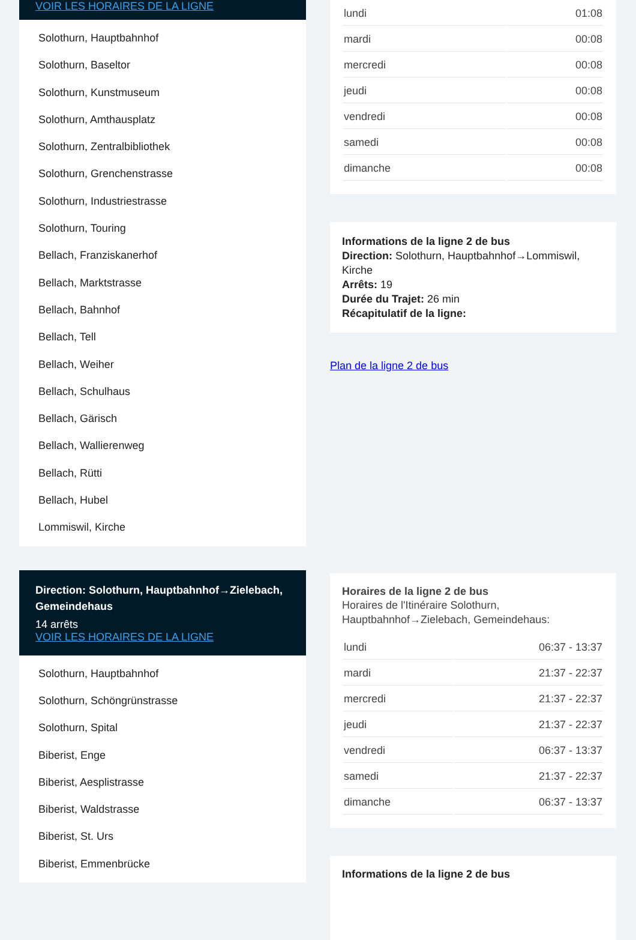VOIR LES HORAIRES DE LA LIGNE
Solothurn, Hauptbahnhof
Solothurn, Baseltor
Solothurn, Kunstmuseum
Solothurn, Amthausplatz
Solothurn, Zentralbibliothek
Solothurn, Grenchenstrasse
Solothurn, Industriestrasse
Solothurn, Touring
Bellach, Franziskanerhof
Bellach, Marktstrasse
Bellach, Bahnhof
Bellach, Tell
Bellach, Weiher
Bellach, Schulhaus
Bellach, Gärisch
Bellach, Wallierenweg
Bellach, Rütti
Bellach, Hubel
Lommiswil, Kirche
Direction: Solothurn, Hauptbahnhof→Zielebach, Gemeindehaus
14 arrêts
VOIR LES HORAIRES DE LA LIGNE
Solothurn, Hauptbahnhof
Solothurn, Schöngrünstrasse
Solothurn, Spital
Biberist, Enge
Biberist, Aesplistrasse
Biberist, Waldstrasse
Biberist, St. Urs
Biberist, Emmenbrücke
| lundi | 01:08 |
| mardi | 00:08 |
| mercredi | 00:08 |
| jeudi | 00:08 |
| vendredi | 00:08 |
| samedi | 00:08 |
| dimanche | 00:08 |
Informations de la ligne 2 de bus
Direction: Solothurn, Hauptbahnhof→Lommiswil, Kirche
Arrêts: 19
Durée du Trajet: 26 min
Récapitulatif de la ligne:
Plan de la ligne 2 de bus
Horaires de la ligne 2 de bus
Horaires de l'Itinéraire Solothurn, Hauptbahnhof→Zielebach, Gemeindehaus:
| lundi | 06:37 - 13:37 |
| mardi | 21:37 - 22:37 |
| mercredi | 21:37 - 22:37 |
| jeudi | 21:37 - 22:37 |
| vendredi | 06:37 - 13:37 |
| samedi | 21:37 - 22:37 |
| dimanche | 06:37 - 13:37 |
Informations de la ligne 2 de bus